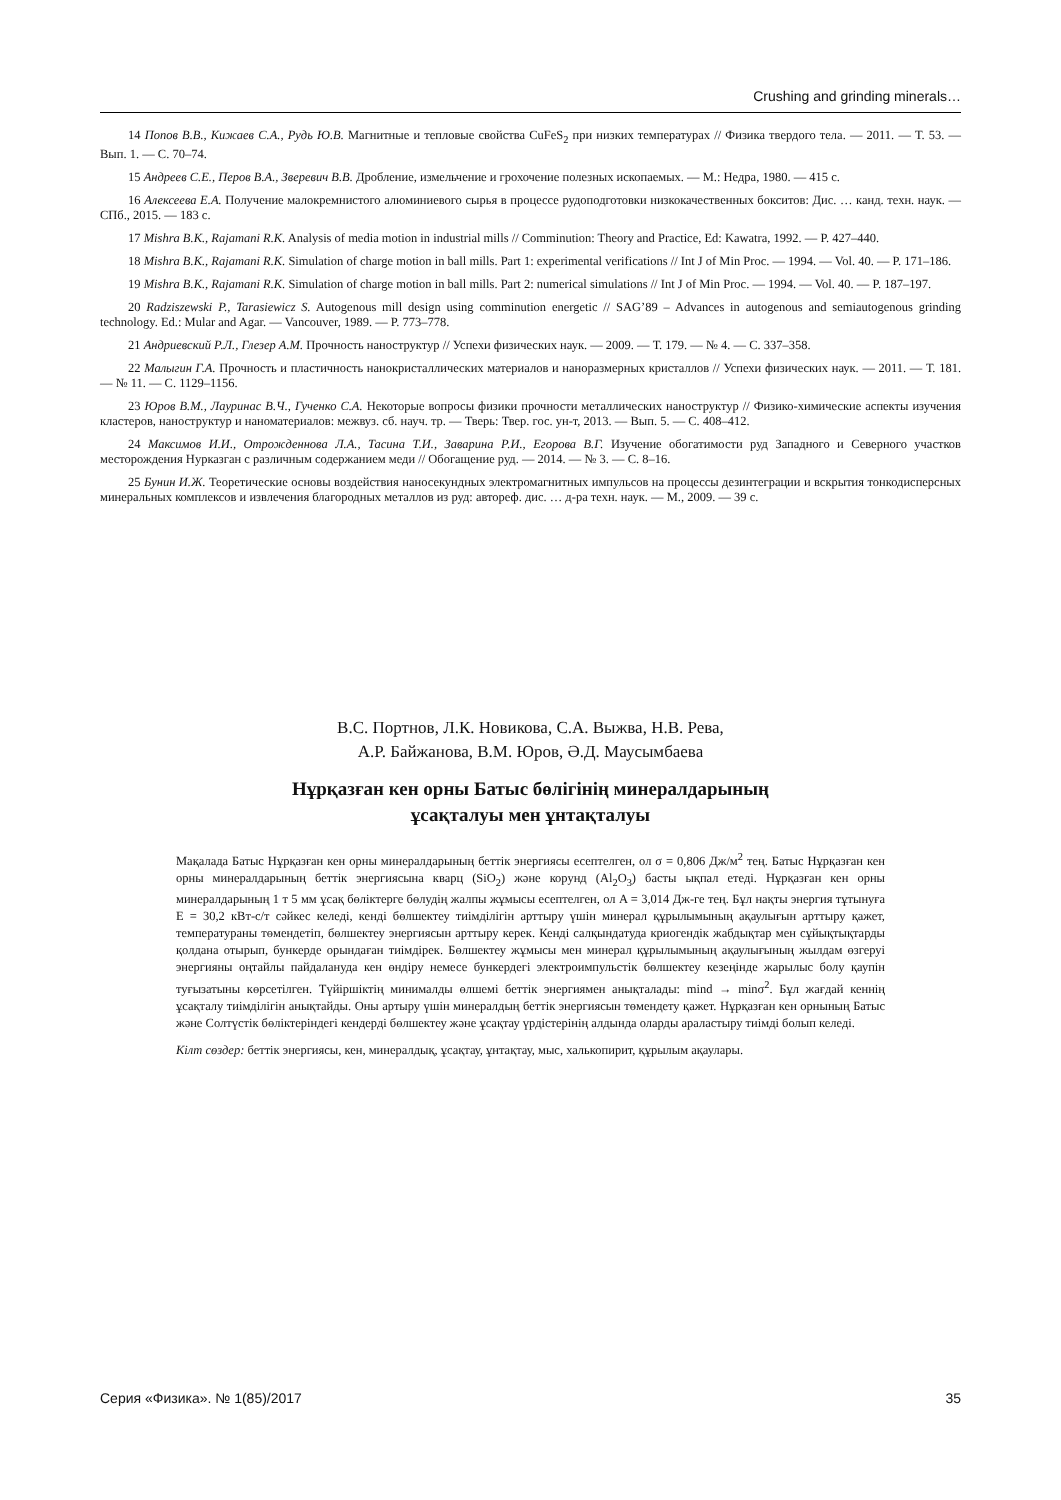Crushing and grinding minerals…
14 Попов В.В., Кижаев С.А., Рудь Ю.В. Магнитные и тепловые свойства CuFeS<sub>2</sub> при низких температурах // Физика твердого тела. — 2011. — Т. 53. — Вып. 1. — С. 70–74.
15 Андреев С.Е., Перов В.А., Зверевич В.В. Дробление, измельчение и грохочение полезных ископаемых. — М.: Недра, 1980. — 415 с.
16 Алексеева Е.А. Получение малокремнистого алюминиевого сырья в процессе рудоподготовки низкокачественных бокситов: Дис. … канд. техн. наук. — СПб., 2015. — 183 с.
17 Mishra B.K., Rajamani R.K. Analysis of media motion in industrial mills // Comminution: Theory and Practice, Ed: Kawatra, 1992. — P. 427–440.
18 Mishra B.K., Rajamani R.K. Simulation of charge motion in ball mills. Part 1: experimental verifications // Int J of Min Proc. — 1994. — Vol. 40. — P. 171–186.
19 Mishra B.K., Rajamani R.K. Simulation of charge motion in ball mills. Part 2: numerical simulations // Int J of Min Proc. — 1994. — Vol. 40. — P. 187–197.
20 Radziszewski P., Tarasiewicz S. Autogenous mill design using comminution energetic // SAG’89 – Advances in autogenous and semiautogenous grinding technology. Ed.: Mular and Agar. — Vancouver, 1989. — P. 773–778.
21 Андриевский Р.Л., Глезер А.М. Прочность наноструктур // Успехи физических наук. — 2009. — Т. 179. — № 4. — С. 337–358.
22 Малыгин Г.А. Прочность и пластичность нанокристаллических материалов и наноразмерных кристаллов // Успехи физических наук. — 2011. — Т. 181. — № 11. — С. 1129–1156.
23 Юров В.М., Лауринас В.Ч., Гученко С.А. Некоторые вопросы физики прочности металлических наноструктур // Физико-химические аспекты изучения кластеров, наноструктур и наноматериалов: межвуз. сб. науч. тр. — Тверь: Твер. гос. ун-т, 2013. — Вып. 5. — С. 408–412.
24 Максимов И.И., Отрожденнова Л.А., Тасина Т.И., Заварина Р.И., Егорова В.Г. Изучение обогатимости руд Западного и Северного участков месторождения Нурказган с различным содержанием меди // Обогащение руд. — 2014. — № 3. — С. 8–16.
25 Бунин И.Ж. Теоретические основы воздействия наносекундных электромагнитных импульсов на процессы дезинтеграции и вскрытия тонкодисперсных минеральных комплексов и извлечения благородных металлов из руд: автореф. дис. … д-ра техн. наук. — М., 2009. — 39 с.
В.С. Портнов, Л.К. Новикова, С.А. Выжва, Н.В. Рева,
А.Р. Байжанова, В.М. Юров, Ә.Д. Маусымбаева
Нұрқазған кен орны Батыс бөлігінің минералдарының
ұсақталуы мен ұнтақталуы
Мақалада Батыс Нұрқазған кен орны минералдарының беттік энергиясы есептелген, ол σ = 0,806 Дж/м<sup>2</sup> тең. Батыс Нұрқазған кен орны минералдарының беттік энергиясына кварц (SiO<sub>2</sub>) және корунд (Al<sub>2</sub>O<sub>3</sub>) басты ықпал етеді. Нұрқазған кен орны минералдарының 1 т 5 мм ұсақ бөліктерге бөлудің жалпы жұмысы есептелген, ол A = 3,014 Дж-ге тең. Бұл нақты энергия тұтынуға E = 30,2 кВт-с/т сәйкес келеді, кенді бөлшектеу тиімділігін арттыру үшін минерал құрылымының ақаулығын арттыру қажет, температураны төмендетіп, бөлшектеу энергиясын арттыру керек. Кенді салқындатуда криогендік жабдықтар мен сұйықтықтарды қолдана отырып, бункерде орындаған тиімдірек. Бөлшектеу жұмысы мен минерал құрылымының ақаулығының жылдам өзгеруі энергияны оңтайлы пайдалануда кен өндіру немесе бункердегі электроимпульстік бөлшектеу кезеңінде жарылыс болу қаупін туғызатыны көрсетілген. Түйіршіктің минималды өлшемі беттік энергиямен анықталады: mind → minσ<sup>2</sup>. Бұл жағдай кеннің ұсақталу тиімділігін анықтайды. Оны артыру үшін минералдың беттік энергиясын төмендету қажет. Нұрқазған кен орнының Батыс және Солтүстік бөліктеріндегі кендерді бөлшектеу және ұсақтау үрдістерінің алдында оларды араластыру тиімді болып келеді.
Кілт сөздер: беттік энергиясы, кен, минералдық, ұсақтау, ұнтақтау, мыс, халькопирит, құрылым ақаулары.
Серия «Физика». № 1(85)/2017 35